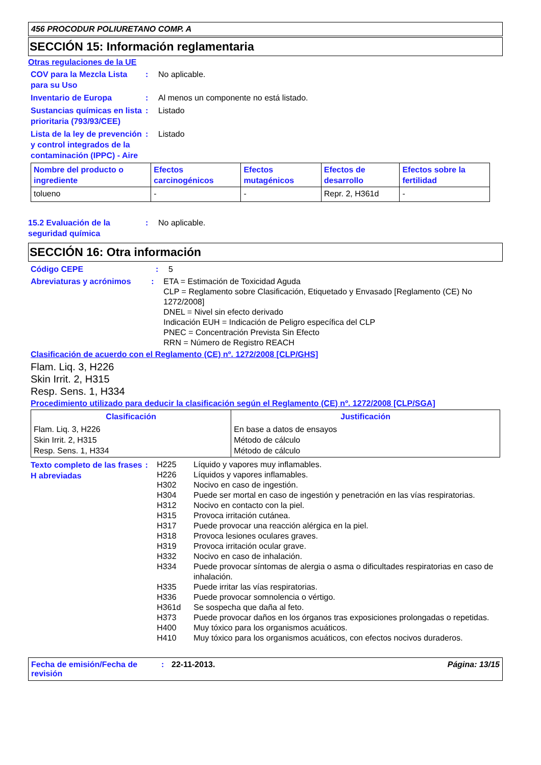456 PROCODUR POLIURETANO COMP. A
SECCIÓN 15: Información reglamentaria
Otras regulaciones de la UE
COV para la Mezcla Lista para su Uso
: No aplicable.
Inventario de Europa : Al menos un componente no está listado.
Sustancias químicas en lista prioritaria (793/93/CEE)
: Listado
Lista de la ley de prevención y control integrados de la contaminación (IPPC) - Aire
: Listado
| Nombre del producto o ingrediente | Efectos carcinogénicos | Efectos mutagénicos | Efectos de desarrollo | Efectos sobre la fertilidad |
| --- | --- | --- | --- | --- |
| tolueno | - | - | Repr. 2, H361d | - |
15.2 Evaluación de la seguridad química
: No aplicable.
SECCIÓN 16: Otra información
Código CEPE : 5
Abreviaturas y acrónimos : ETA = Estimación de Toxicidad Aguda
CLP = Reglamento sobre Clasificación, Etiquetado y Envasado [Reglamento (CE) No 1272/2008]
DNEL = Nivel sin efecto derivado
Indicación EUH = Indicación de Peligro específica del CLP
PNEC = Concentración Prevista Sin Efecto
RRN = Número de Registro REACH
Clasificación de acuerdo con el Reglamento (CE) nº. 1272/2008 [CLP/GHS]
Flam. Liq. 3, H226
Skin Irrit. 2, H315
Resp. Sens. 1, H334
Procedimiento utilizado para deducir la clasificación según el Reglamento (CE) nº. 1272/2008 [CLP/SGA]
| Clasificación | Justificación |
| --- | --- |
| Flam. Liq. 3, H226 Skin Irrit. 2, H315 Resp. Sens. 1, H334 | En base a datos de ensayos Método de cálculo Método de cálculo |
Texto completo de las frases H abreviadas
:
| H225 | Líquido y vapores muy inflamables. |
| H226 | Líquidos y vapores inflamables. |
| H302 | Nocivo en caso de ingestión. |
| H304 | Puede ser mortal en caso de ingestión y penetración en las vías respiratorias. |
| H312 | Nocivo en contacto con la piel. |
| H315 | Provoca irritación cutánea. |
| H317 | Puede provocar una reacción alérgica en la piel. |
| H318 | Provoca lesiones oculares graves. |
| H319 | Provoca irritación ocular grave. |
| H332 | Nocivo en caso de inhalación. |
| H334 | Puede provocar síntomas de alergia o asma o dificultades respiratorias en caso de inhalación. |
| H335 | Puede irritar las vías respiratorias. |
| H336 | Puede provocar somnolencia o vértigo. |
| H361d | Se sospecha que daña al feto. |
| H373 | Puede provocar daños en los órganos tras exposiciones prolongadas o repetidas. |
| H400 | Muy tóxico para los organismos acuáticos. |
| H410 | Muy tóxico para los organismos acuáticos, con efectos nocivos duraderos. |
Fecha de emisión/Fecha de revisión
: 22-11-2013. Página: 13/15